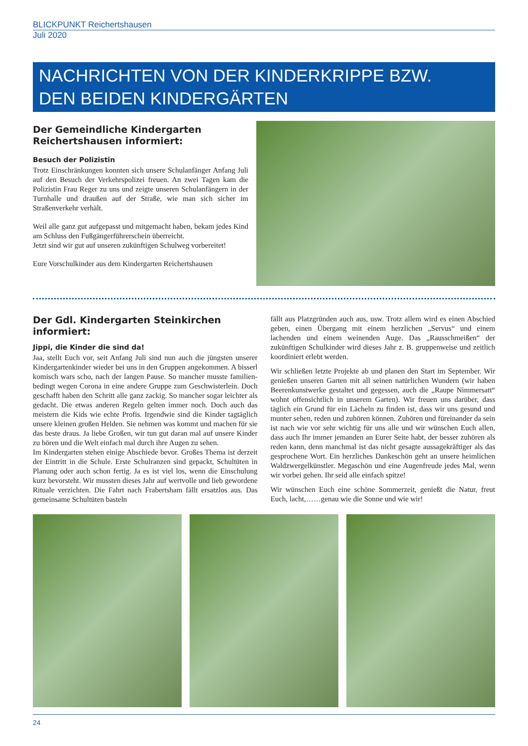BLICKPUNKT Reichertshausen
Juli 2020
NACHRICHTEN VON DER KINDERKRIPPE BZW.
DEN BEIDEN KINDERGÄRTEN
Der Gemeindliche Kindergarten Reichertshausen informiert:
Besuch der Polizistin
Trotz Einschränkungen konnten sich unsere Schulanfänger Anfang Juli auf den Besuch der Verkehrspolizei freuen. An zwei Tagen kam die Polizistin Frau Reger zu uns und zeigte unseren Schulanfängern in der Turnhalle und draußen auf der Straße, wie man sich sicher im Straßenverkehr verhält.
Weil alle ganz gut aufgepasst und mitgemacht haben, bekam jedes Kind am Schluss den Fußgängerführerschein überreicht.
Jetzt sind wir gut auf unseren zukünftigen Schulweg vorbereitet!
Eure Vorschulkinder aus dem Kindergarten Reichertshausen
Der Gdl. Kindergarten Steinkirchen informiert:
Jippi, die Kinder die sind da!
Jaa, stellt Euch vor, seit Anfang Juli sind nun auch die jüngsten unserer Kindergartenkinder wieder bei uns in den Gruppen angekommen. A bisserl komisch wars scho, nach der langen Pause. So mancher musste familien-bedingt wegen Corona in eine andere Gruppe zum Geschwisterlein. Doch geschafft haben den Schritt alle ganz zackig. So mancher sogar leichter als gedacht. Die etwas anderen Regeln gelten immer noch. Doch auch das meistern die Kids wie echte Profis. Irgendwie sind die Kinder tagtäglich unsere kleinen großen Helden. Sie nehmen was kommt und machen für sie das beste draus. Ja liebe Großen, wir tun gut daran mal auf unsere Kinder zu hören und die Welt einfach mal durch ihre Augen zu sehen.
Im Kindergarten stehen einige Abschiede bevor. Großes Thema ist derzeit der Eintritt in die Schule. Erste Schulranzen sind gepackt, Schultüten in Planung oder auch schon fertig. Ja es ist viel los, wenn die Einschulung kurz bevorsteht. Wir mussten dieses Jahr auf wertvolle und lieb gewordene Rituale verzichten. Die Fahrt nach Frabertsham fällt ersatzlos aus. Das gemeinsame Schultüten basteln
fällt aus Platzgründen auch aus, usw. Trotz allem wird es einen Abschied geben, einen Übergang mit einem herzlichen „Servus“ und einem lachenden und einem weinenden Auge. Das „Rausschmeißen“ der zukünftigen Schulkinder wird dieses Jahr z. B. gruppenweise und zeitlich koordiniert erlebt werden.
Wir schließen letzte Projekte ab und planen den Start im September. Wir genießen unseren Garten mit all seinen natürlichen Wundern (wir haben Beerenkunstwerke gestaltet und gegessen, auch die „Raupe Nimmersatt“ wohnt offensichtlich in unserem Garten). Wir freuen uns darüber, dass täglich ein Grund für ein Lächeln zu finden ist, dass wir uns gesund und munter sehen, reden und zuhören können. Zuhören und füreinander da sein ist nach wie vor sehr wichtig für uns alle und wir wünschen Euch allen, dass auch Ihr immer jemanden an Eurer Seite habt, der besser zuhören als reden kann, denn manchmal ist das nicht gesagte aussagekräftiger als das gesprochene Wort. Ein herzliches Dankeschön geht an unsere heimlichen Waldzwergelkünstler. Megaschön und eine Augenfreude jedes Mal, wenn wir vorbei gehen. Ihr seid alle einfach spitze!
Wir wünschen Euch eine schöne Sommerzeit, genießt die Natur, freut Euch, lacht,……genau wie die Sonne und wie wir!
24